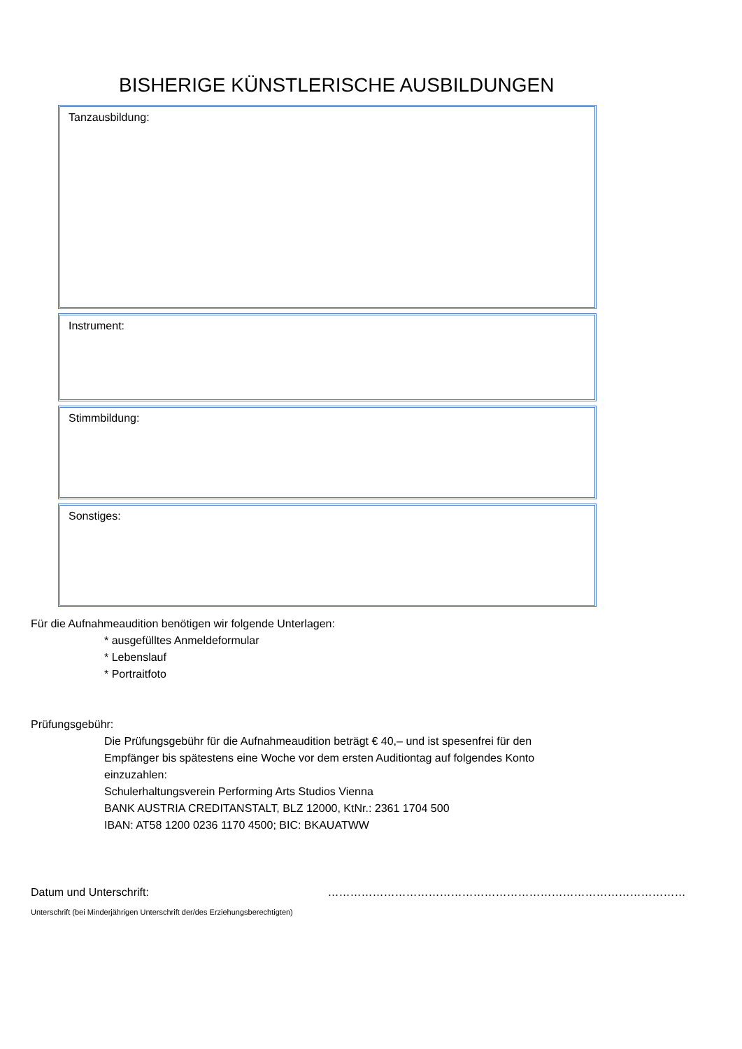BISHERIGE KÜNSTLERISCHE AUSBILDUNGEN
Tanzausbildung:
Instrument:
Stimmbildung:
Sonstiges:
Für die Aufnahmeaudition benötigen wir folgende Unterlagen:
* ausgefülltes Anmeldeformular
* Lebenslauf
* Portraitfoto
Prüfungsgebühr:
Die Prüfungsgebühr für die Aufnahmeaudition beträgt € 40,– und ist spesenfrei für den
Empfänger bis spätestens eine Woche vor dem ersten Auditiontag auf folgendes Konto
einzuzahlen:
Schulerhaltungsverein Performing Arts Studios Vienna
BANK AUSTRIA CREDITANSTALT, BLZ 12000, KtNr.: 2361 1704 500
IBAN: AT58 1200 0236 1170 4500; BIC: BKAUATWW
Datum und Unterschrift: ……………………………………………………………………………………
Unterschrift (bei Minderjährigen Unterschrift der/des Erziehungsberechtigten)